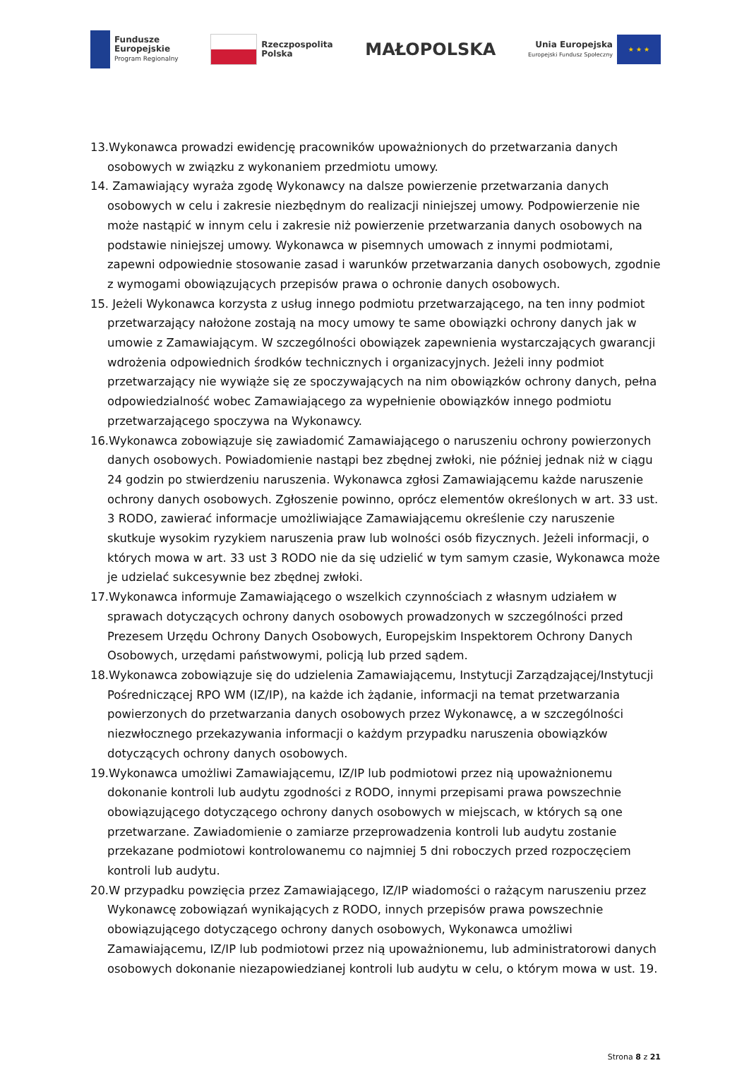Fundusze
Europejskie
Program Regionalny
Rzeczpospolita
Polska
MAŁOPOLSKA
Unia Europejska
Europejski Fundusz Społeczny
★ ★ ★
13.Wykonawca prowadzi ewidencję pracowników upoważnionych do przetwarzania danych osobowych w związku z wykonaniem przedmiotu umowy.
14. Zamawiający wyraża zgodę Wykonawcy na dalsze powierzenie przetwarzania danych osobowych w celu i zakresie niezbędnym do realizacji niniejszej umowy. Podpowierzenie nie może nastąpić w innym celu i zakresie niż powierzenie przetwarzania danych osobowych na podstawie niniejszej umowy. Wykonawca w pisemnych umowach z innymi podmiotami, zapewni odpowiednie stosowanie zasad i warunków przetwarzania danych osobowych, zgodnie z wymogami obowiązujących przepisów prawa o ochronie danych osobowych.
15. Jeżeli Wykonawca korzysta z usług innego podmiotu przetwarzającego, na ten inny podmiot przetwarzający nałożone zostają na mocy umowy te same obowiązki ochrony danych jak w umowie z Zamawiającym. W szczególności obowiązek zapewnienia wystarczających gwarancji wdrożenia odpowiednich środków technicznych i organizacyjnych. Jeżeli inny podmiot przetwarzający nie wywiąże się ze spoczywających na nim obowiązków ochrony danych, pełna odpowiedzialność wobec Zamawiającego za wypełnienie obowiązków innego podmiotu przetwarzającego spoczywa na Wykonawcy.
16.Wykonawca zobowiązuje się zawiadomić Zamawiającego o naruszeniu ochrony powierzonych danych osobowych. Powiadomienie nastąpi bez zbędnej zwłoki, nie później jednak niż w ciągu 24 godzin po stwierdzeniu naruszenia. Wykonawca zgłosi Zamawiającemu każde naruszenie ochrony danych osobowych. Zgłoszenie powinno, oprócz elementów określonych w art. 33 ust. 3 RODO, zawierać informacje umożliwiające Zamawiającemu określenie czy naruszenie skutkuje wysokim ryzykiem naruszenia praw lub wolności osób fizycznych. Jeżeli informacji, o których mowa w art. 33 ust 3 RODO nie da się udzielić w tym samym czasie, Wykonawca może je udzielać sukcesywnie bez zbędnej zwłoki.
17.Wykonawca informuje Zamawiającego o wszelkich czynnościach z własnym udziałem w sprawach dotyczących ochrony danych osobowych prowadzonych w szczególności przed Prezesem Urzędu Ochrony Danych Osobowych, Europejskim Inspektorem Ochrony Danych Osobowych, urzędami państwowymi, policją lub przed sądem.
18.Wykonawca zobowiązuje się do udzielenia Zamawiającemu, Instytucji Zarządzającej/Instytucji Pośredniczącej RPO WM (IZ/IP), na każde ich żądanie, informacji na temat przetwarzania powierzonych do przetwarzania danych osobowych przez Wykonawcę, a w szczególności niezwłocznego przekazywania informacji o każdym przypadku naruszenia obowiązków dotyczących ochrony danych osobowych.
19.Wykonawca umożliwi Zamawiającemu, IZ/IP lub podmiotowi przez nią upoważnionemu dokonanie kontroli lub audytu zgodności z RODO, innymi przepisami prawa powszechnie obowiązującego dotyczącego ochrony danych osobowych w miejscach, w których są one przetwarzane. Zawiadomienie o zamiarze przeprowadzenia kontroli lub audytu zostanie przekazane podmiotowi kontrolowanemu co najmniej 5 dni roboczych przed rozpoczęciem kontroli lub audytu.
20.W przypadku powzięcia przez Zamawiającego, IZ/IP wiadomości o rażącym naruszeniu przez Wykonawcę zobowiązań wynikających z RODO, innych przepisów prawa powszechnie obowiązującego dotyczącego ochrony danych osobowych, Wykonawca umożliwi Zamawiającemu, IZ/IP lub podmiotowi przez nią upoważnionemu, lub administratorowi danych osobowych dokonanie niezapowiedzianej kontroli lub audytu w celu, o którym mowa w ust. 19.
Strona 8 z 21